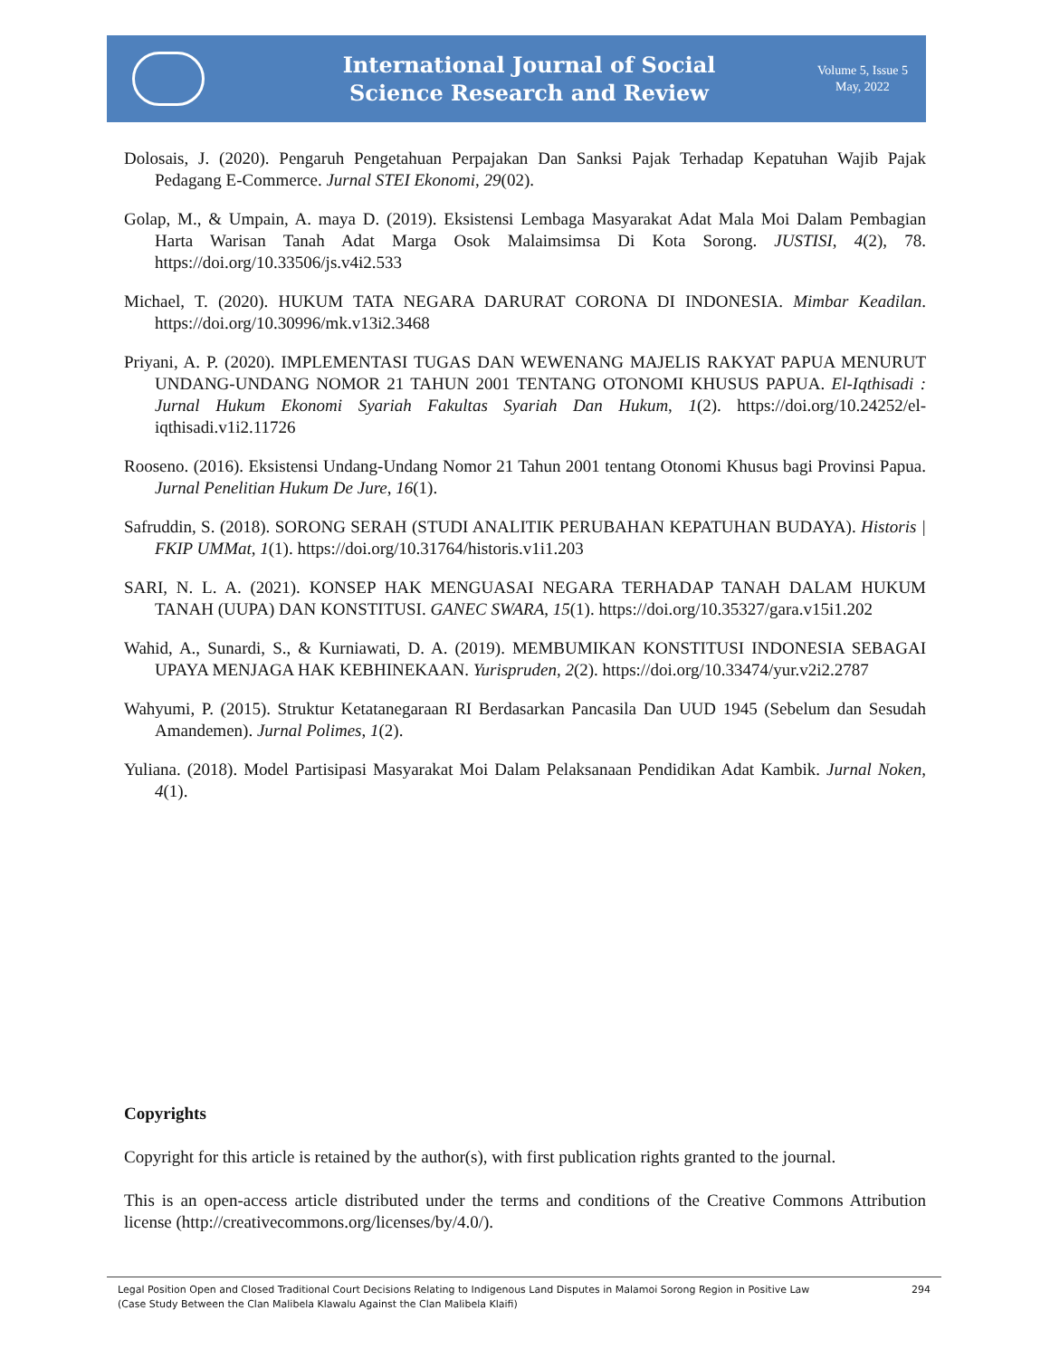International Journal of Social
Science Research and Review
Volume 5, Issue 5
May, 2022
Dolosais, J. (2020). Pengaruh Pengetahuan Perpajakan Dan Sanksi Pajak Terhadap Kepatuhan Wajib Pajak Pedagang E-Commerce. Jurnal STEI Ekonomi, 29(02).
Golap, M., & Umpain, A. maya D. (2019). Eksistensi Lembaga Masyarakat Adat Mala Moi Dalam Pembagian Harta Warisan Tanah Adat Marga Osok Malaimsimsa Di Kota Sorong. JUSTISI, 4(2), 78. https://doi.org/10.33506/js.v4i2.533
Michael, T. (2020). HUKUM TATA NEGARA DARURAT CORONA DI INDONESIA. Mimbar Keadilan. https://doi.org/10.30996/mk.v13i2.3468
Priyani, A. P. (2020). IMPLEMENTASI TUGAS DAN WEWENANG MAJELIS RAKYAT PAPUA MENURUT UNDANG-UNDANG NOMOR 21 TAHUN 2001 TENTANG OTONOMI KHUSUS PAPUA. El-Iqthisadi : Jurnal Hukum Ekonomi Syariah Fakultas Syariah Dan Hukum, 1(2). https://doi.org/10.24252/el-iqthisadi.v1i2.11726
Rooseno. (2016). Eksistensi Undang-Undang Nomor 21 Tahun 2001 tentang Otonomi Khusus bagi Provinsi Papua. Jurnal Penelitian Hukum De Jure, 16(1).
Safruddin, S. (2018). SORONG SERAH (STUDI ANALITIK PERUBAHAN KEPATUHAN BUDAYA). Historis | FKIP UMMat, 1(1). https://doi.org/10.31764/historis.v1i1.203
SARI, N. L. A. (2021). KONSEP HAK MENGUASAI NEGARA TERHADAP TANAH DALAM HUKUM TANAH (UUPA) DAN KONSTITUSI. GANEC SWARA, 15(1). https://doi.org/10.35327/gara.v15i1.202
Wahid, A., Sunardi, S., & Kurniawati, D. A. (2019). MEMBUMIKAN KONSTITUSI INDONESIA SEBAGAI UPAYA MENJAGA HAK KEBHINEKAAN. Yurispruden, 2(2). https://doi.org/10.33474/yur.v2i2.2787
Wahyumi, P. (2015). Struktur Ketatanegaraan RI Berdasarkan Pancasila Dan UUD 1945 (Sebelum dan Sesudah Amandemen). Jurnal Polimes, 1(2).
Yuliana. (2018). Model Partisipasi Masyarakat Moi Dalam Pelaksanaan Pendidikan Adat Kambik. Jurnal Noken, 4(1).
Copyrights
Copyright for this article is retained by the author(s), with first publication rights granted to the journal.
This is an open-access article distributed under the terms and conditions of the Creative Commons Attribution license (http://creativecommons.org/licenses/by/4.0/).
Legal Position Open and Closed Traditional Court Decisions Relating to Indigenous Land Disputes in Malamoi Sorong Region in Positive Law
(Case Study Between the Clan Malibela Klawalu Against the Clan Malibela Klaifi)
294